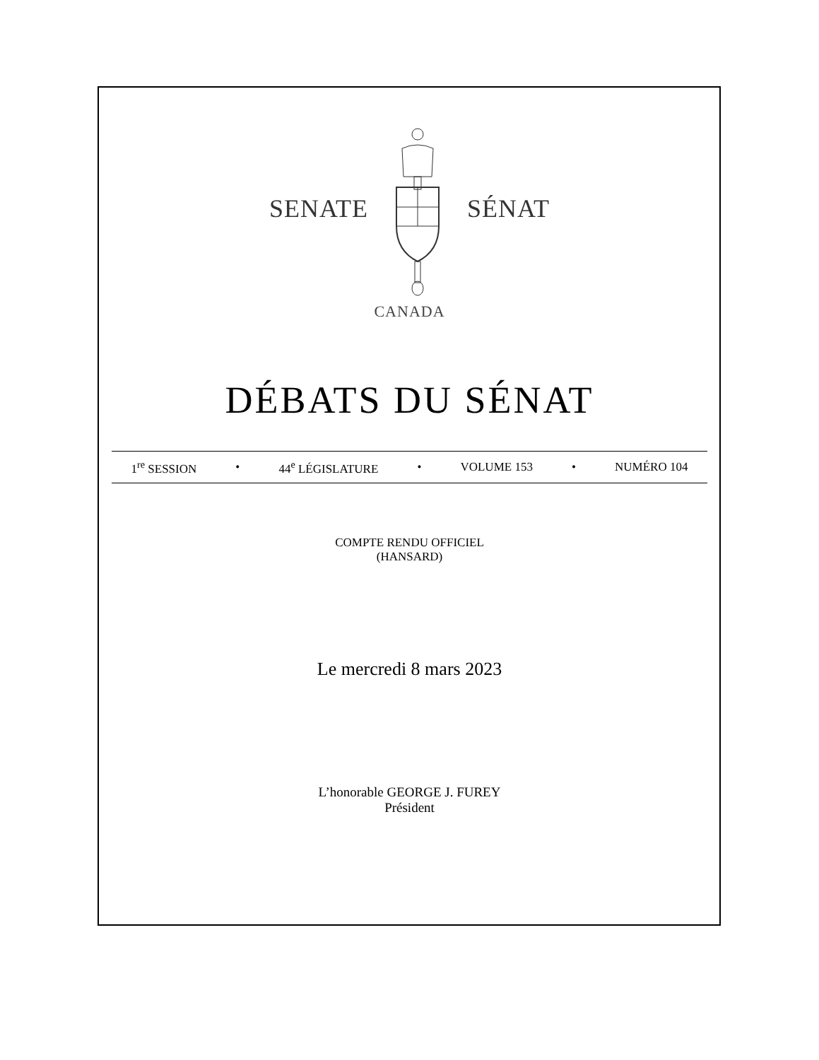SENATE SÉNAT
CANADA
DÉBATS DU SÉNAT
1<sup>re</sup> SESSION • 44<sup>e</sup> LÉGISLATURE • VOLUME 153 • NUMÉRO 104
COMPTE RENDU OFFICIEL
(HANSARD)
Le mercredi 8 mars 2023
L’honorable GEORGE J. FUREY
Président